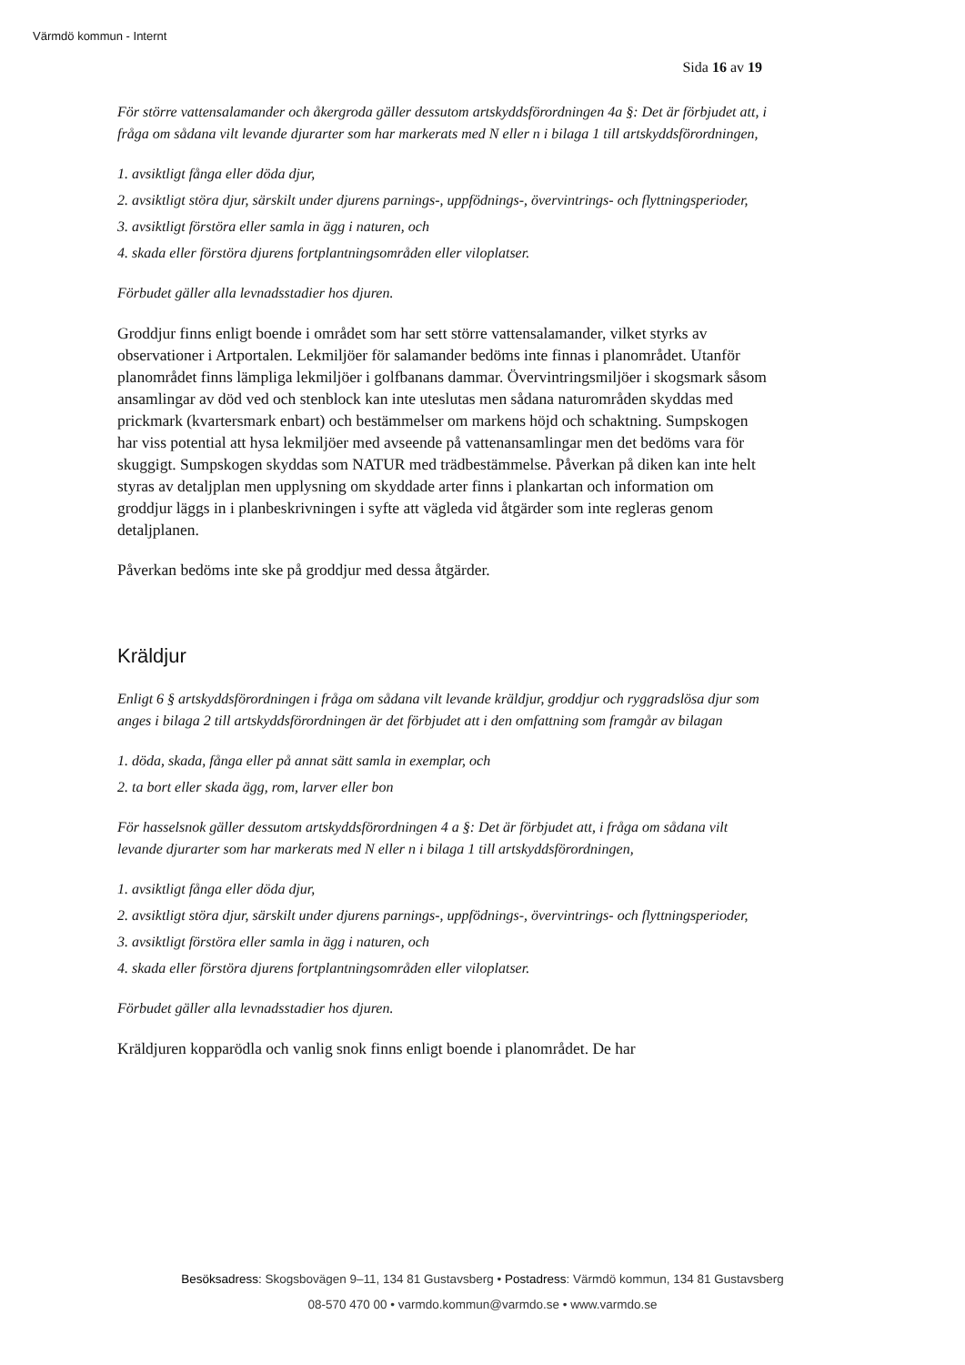Värmdö kommun - Internt
Sida 16 av 19
För större vattensalamander och åkergroda gäller dessutom artskyddsförordningen 4a §: Det är förbjudet att, i fråga om sådana vilt levande djurarter som har markerats med N eller n i bilaga 1 till artskyddsförordningen,
1. avsiktligt fånga eller döda djur,
2. avsiktligt störa djur, särskilt under djurens parnings-, uppfödnings-, övervintrings- och flyttningsperioder,
3. avsiktligt förstöra eller samla in ägg i naturen, och
4. skada eller förstöra djurens fortplantningsområden eller viloplatser.
Förbudet gäller alla levnadsstadier hos djuren.
Groddjur finns enligt boende i området som har sett större vattensalamander, vilket styrks av observationer i Artportalen. Lekmiljöer för salamander bedöms inte finnas i planområdet. Utanför planområdet finns lämpliga lekmiljöer i golfbanans dammar. Övervintringsmiljöer i skogsmark såsom ansamlingar av död ved och stenblock kan inte uteslutas men sådana naturområden skyddas med prickmark (kvartersmark enbart) och bestämmelser om markens höjd och schaktning. Sumpskogen har viss potential att hysa lekmiljöer med avseende på vattenansamlingar men det bedöms vara för skuggigt. Sumpskogen skyddas som NATUR med trädbestämmelse. Påverkan på diken kan inte helt styras av detaljplan men upplysning om skyddade arter finns i plankartan och information om groddjur läggs in i planbeskrivningen i syfte att vägleda vid åtgärder som inte regleras genom detaljplanen.
Påverkan bedöms inte ske på groddjur med dessa åtgärder.
Kräldjur
Enligt 6 § artskyddsförordningen i fråga om sådana vilt levande kräldjur, groddjur och ryggradslösa djur som anges i bilaga 2 till artskyddsförordningen är det förbjudet att i den omfattning som framgår av bilagan
1. döda, skada, fånga eller på annat sätt samla in exemplar, och
2. ta bort eller skada ägg, rom, larver eller bon
För hasselsnok gäller dessutom artskyddsförordningen 4 a §: Det är förbjudet att, i fråga om sådana vilt levande djurarter som har markerats med N eller n i bilaga 1 till artskyddsförordningen,
1. avsiktligt fånga eller döda djur,
2. avsiktligt störa djur, särskilt under djurens parnings-, uppfödnings-, övervintrings- och flyttningsperioder,
3. avsiktligt förstöra eller samla in ägg i naturen, och
4. skada eller förstöra djurens fortplantningsområden eller viloplatser.
Förbudet gäller alla levnadsstadier hos djuren.
Kräldjuren kopparödla och vanlig snok finns enligt boende i planområdet. De har
Besöksadress: Skogsbovägen 9–11, 134 81 Gustavsberg • Postadress: Värmdö kommun, 134 81 Gustavsberg
08-570 470 00 • varmdo.kommun@varmdo.se • www.varmdo.se